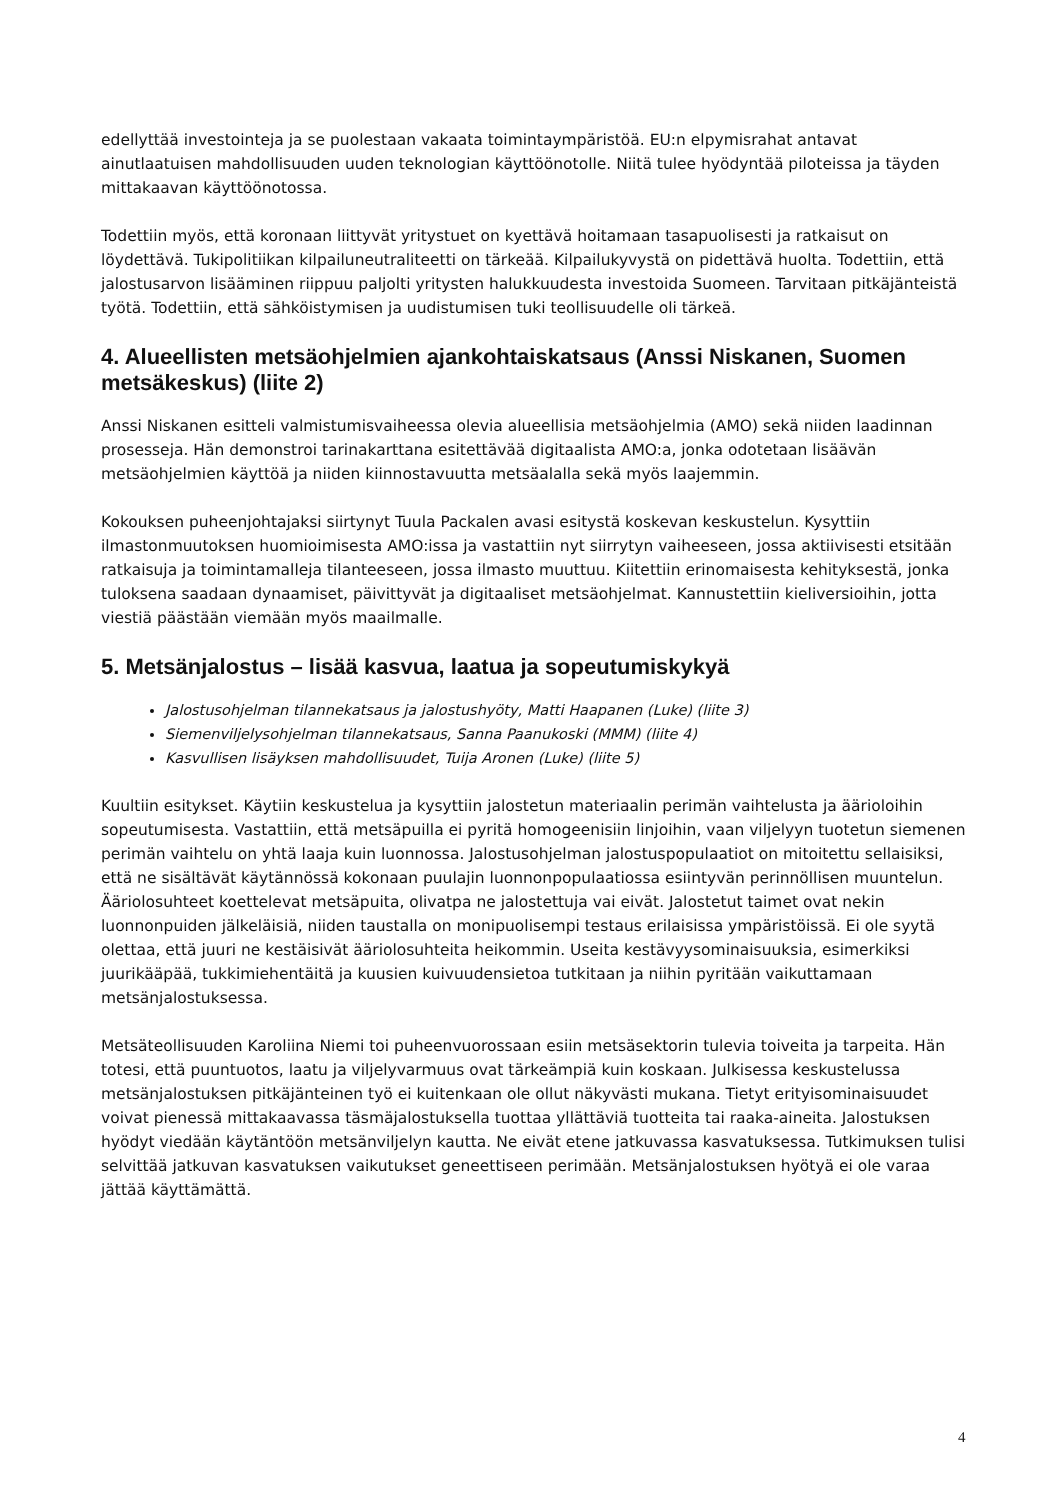edellyttää investointeja ja se puolestaan vakaata toimintaympäristöä. EU:n elpymisrahat antavat ainutlaatuisen mahdollisuuden uuden teknologian käyttöönotolle. Niitä tulee hyödyntää piloteissa ja täyden mittakaavan käyttöönotossa.
Todettiin myös, että koronaan liittyvät yritystuet on kyettävä hoitamaan tasapuolisesti ja ratkaisut on löydettävä. Tukipolitiikan kilpailuneutraliteetti on tärkeää. Kilpailukyvystä on pidettävä huolta. Todettiin, että jalostusarvon lisääminen riippuu paljolti yritysten halukkuudesta investoida Suomeen. Tarvitaan pitkäjänteistä työtä. Todettiin, että sähköistymisen ja uudistumisen tuki teollisuudelle oli tärkeä.
4. Alueellisten metsäohjelmien ajankohtaiskatsaus (Anssi Niskanen, Suomen metsäkeskus) (liite 2)
Anssi Niskanen esitteli valmistumisvaiheessa olevia alueellisia metsäohjelmia (AMO) sekä niiden laadinnan prosesseja. Hän demonstroi tarinakarttana esitettävää digitaalista AMO:a, jonka odotetaan lisäävän metsäohjelmien käyttöä ja niiden kiinnostavuutta metsäalalla sekä myös laajemmin.
Kokouksen puheenjohtajaksi siirtynyt Tuula Packalen avasi esitystä koskevan keskustelun. Kysyttiin ilmastonmuutoksen huomioimisesta AMO:issa ja vastattiin nyt siirrytyn vaiheeseen, jossa aktiivisesti etsitään ratkaisuja ja toimintamalleja tilanteeseen, jossa ilmasto muuttuu. Kiitettiin erinomaisesta kehityksestä, jonka tuloksena saadaan dynaamiset, päivittyvät ja digitaaliset metsäohjelmat. Kannustettiin kieliversioihin, jotta viestiä päästään viemään myös maailmalle.
5. Metsänjalostus – lisää kasvua, laatua ja sopeutumiskykyä
Jalostusohjelman tilannekatsaus ja jalostushyöty, Matti Haapanen (Luke) (liite 3)
Siemenviljelysohjelman tilannekatsaus, Sanna Paanukoski (MMM) (liite 4)
Kasvullisen lisäyksen mahdollisuudet, Tuija Aronen (Luke) (liite 5)
Kuultiin esitykset. Käytiin keskustelua ja kysyttiin jalostetun materiaalin perimän vaihtelusta ja äärioloihin sopeutumisesta. Vastattiin, että metsäpuilla ei pyritä homogeenisiin linjoihin, vaan viljelyyn tuotetun siemenen perimän vaihtelu on yhtä laaja kuin luonnossa. Jalostusohjelman jalostuspopulaatiot on mitoitettu sellaisiksi, että ne sisältävät käytännössä kokonaan puulajin luonnonpopulaatiossa esiintyvän perinnöllisen muuntelun. Ääriolosuhteet koettelevat metsäpuita, olivatpa ne jalostettuja vai eivät. Jalostetut taimet ovat nekin luonnonpuiden jälkeläisiä, niiden taustalla on monipuolisempi testaus erilaisissa ympäristöissä. Ei ole syytä olettaa, että juuri ne kestäisivät ääriolosuhteita heikommin. Useita kestävyysominaisuuksia, esimerkiksi juurikääpää, tukkimiehentäitä ja kuusien kuivuudensietoa tutkitaan ja niihin pyritään vaikuttamaan metsänjalostuksessa.
Metsäteollisuuden Karoliina Niemi toi puheenvuorossaan esiin metsäsektorin tulevia toiveita ja tarpeita. Hän totesi, että puuntuotos, laatu ja viljelyvarmuus ovat tärkeämpiä kuin koskaan. Julkisessa keskustelussa metsänjalostuksen pitkäjänteinen työ ei kuitenkaan ole ollut näkyvästi mukana. Tietyt erityisominaisuudet voivat pienessä mittakaavassa täsmäjalostuksella tuottaa yllättäviä tuotteita tai raaka-aineita. Jalostuksen hyödyt viedään käytäntöön metsänviljelyn kautta. Ne eivät etene jatkuvassa kasvatuksessa. Tutkimuksen tulisi selvittää jatkuvan kasvatuksen vaikutukset geneettiseen perimään. Metsänjalostuksen hyötyä ei ole varaa jättää käyttämättä.
4